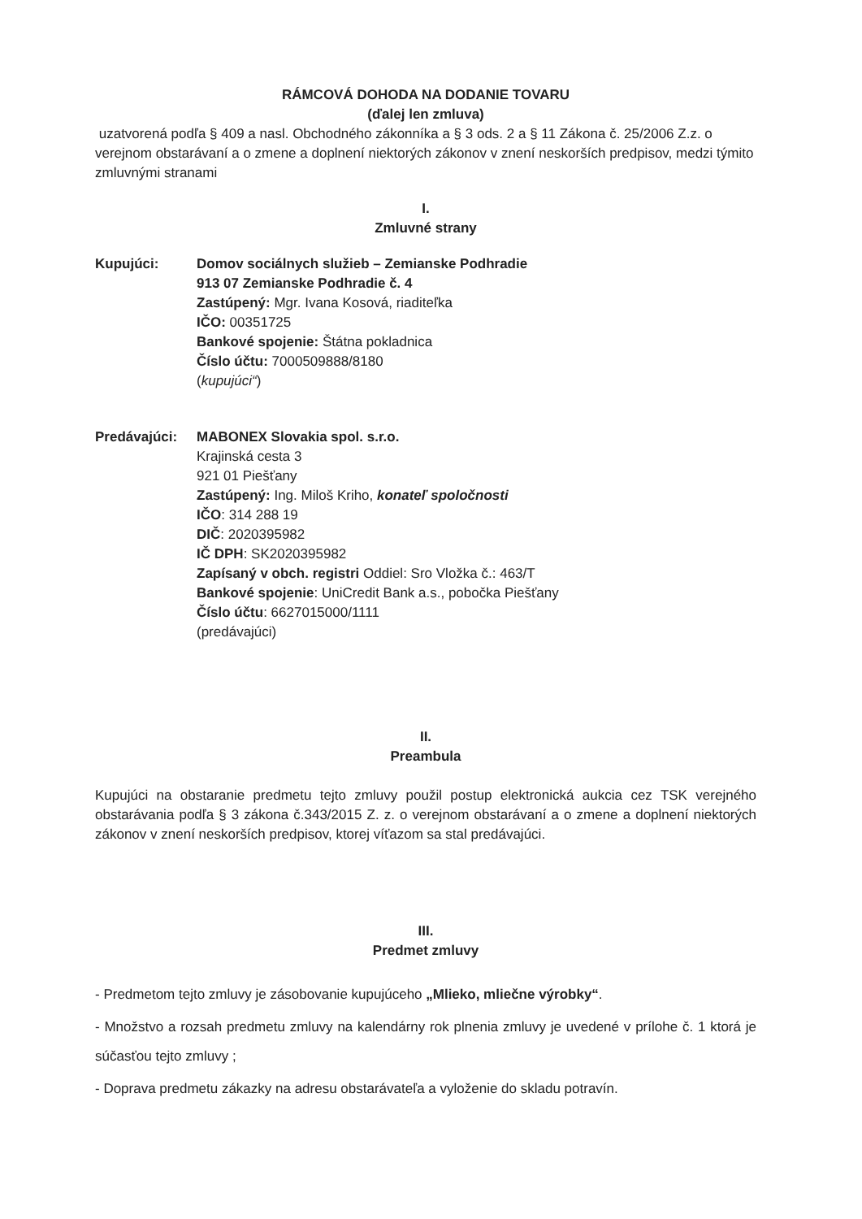RÁMCOVÁ DOHODA NA DODANIE TOVARU
(ďalej len zmluva)
uzatvorená podľa § 409 a nasl. Obchodného zákonníka a § 3 ods. 2 a § 11 Zákona č. 25/2006 Z.z. o verejnom obstarávaní a o zmene a doplnení niektorých zákonov v znení neskorších predpisov, medzi týmito zmluvnými stranami
I.
Zmluvné strany
Kupujúci: Domov sociálnych služieb – Zemianske Podhradie
913 07 Zemianske Podhradie č. 4
Zastúpený: Mgr. Ivana Kosová, riaditeľka
IČO: 00351725
Bankové spojenie: Štátna pokladnica
Číslo účtu: 7000509888/8180
(kupujúci“)
Predávajúci: MABONEX Slovakia spol. s.r.o.
Krajinská cesta 3
921 01 Piešťany
Zastúpený: Ing. Miloš Kriho, konateľ spoločnosti
IČO: 314 288 19
DIČ: 2020395982
IČ DPH: SK2020395982
Zapísaný v obch. registri Oddiel: Sro Vložka č.: 463/T
Bankové spojenie: UniCredit Bank a.s., pobočka Piešťany
Číslo účtu: 6627015000/1111
(predávajúci)
II.
Preambula
Kupujúci na obstaranie predmetu tejto zmluvy použil postup elektronická aukcia cez TSK verejného obstarávania podľa § 3 zákona č.343/2015 Z. z. o verejnom obstarávaní a o zmene a doplnení niektorých zákonov v znení neskorších predpisov, ktorej víťazom sa stal predávajúci.
III.
Predmet zmluvy
- Predmetom tejto zmluvy je zásobovanie kupujúceho „Mlieko, mliečne výrobky“.
- Množstvo a rozsah predmetu zmluvy na kalendárny rok plnenia zmluvy je uvedené v prílohe č. 1 ktorá je súčasťou tejto zmluvy ;
- Doprava predmetu zákazky na adresu obstarávateľa a vyloženie do skladu potravín.